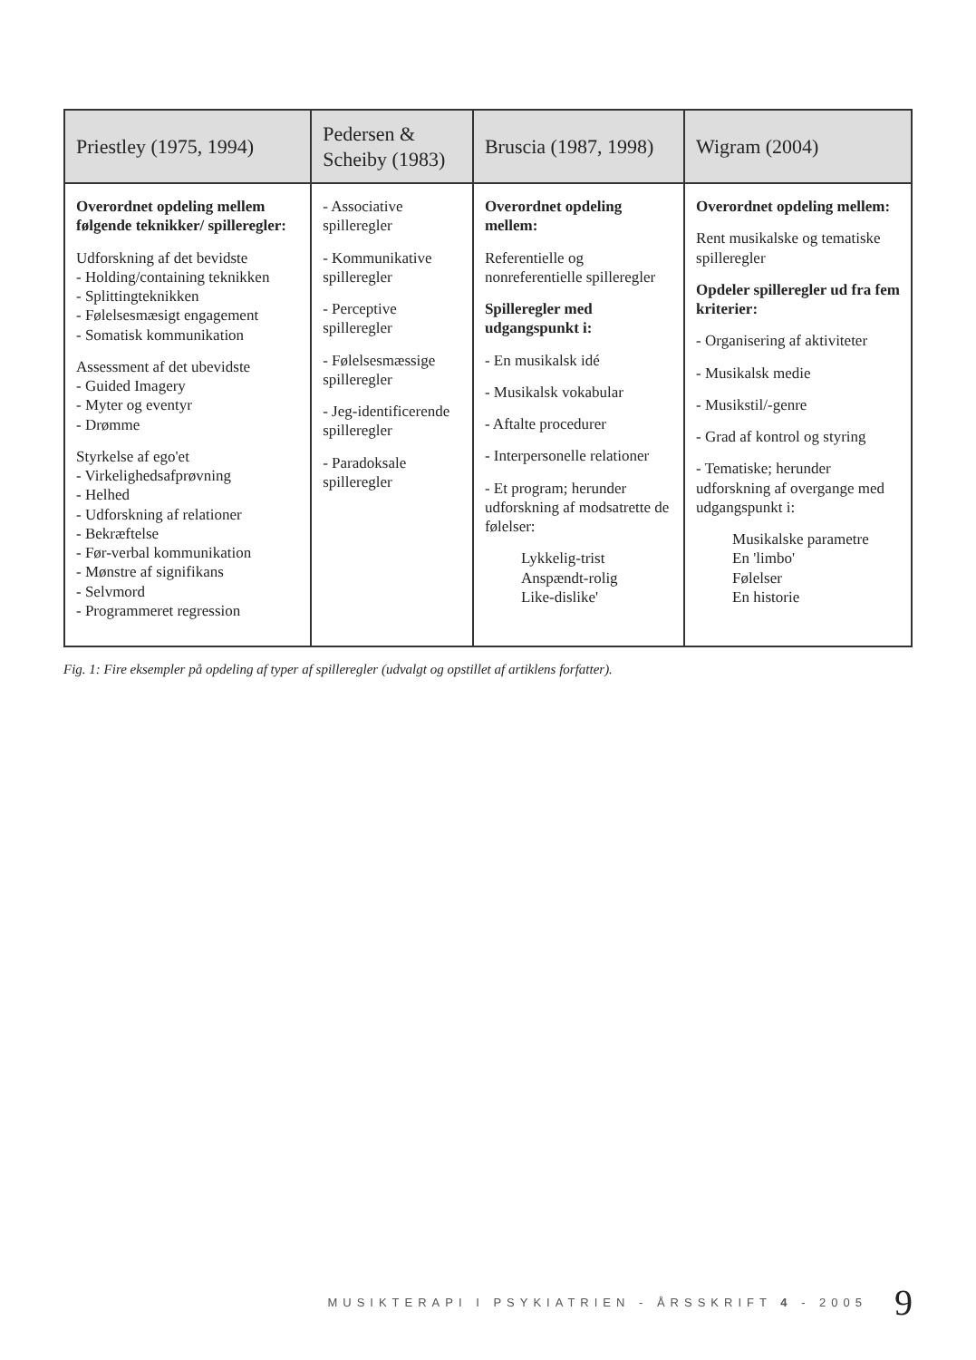| Priestley (1975, 1994) | Pedersen & Scheiby (1983) | Bruscia (1987, 1998) | Wigram (2004) |
| --- | --- | --- | --- |
| Overordnet opdeling mellem følgende teknikker/ spilleregler: Udforskning af det bevidste - Holding/containing teknikken - Splittingteknikken - Følelsesmæsigt engagement - Somatisk kommunikation Assessment af det ubevidste - Guided Imagery - Myter og eventyr - Drømme Styrkelse af ego'et - Virkelighedsafprøvning - Helhed - Udforskning af relationer - Bekræftelse - Før-verbal kommunikation - Mønstre af signifikans - Selvmord - Programmeret regression | - Associative spilleregler - Kommunikative spilleregler - Perceptive spilleregler - Følelsesmæssige spilleregler - Jeg-identificerende spilleregler - Paradoksale spilleregler | Overordnet opdeling mellem: Referentielle og nonreferentielle spilleregler Spilleregler med udgangspunkt i: - En musikalsk idé - Musikalsk vokabular - Aftalte procedurer - Interpersonelle relationer - Et program; herunder udforskning af modsatrette de følelser: Lykkelig-trist Anspændt-rolig Like-dislike' | Overordnet opdeling mellem: Rent musikalske og tematiske spilleregler Opdeler spilleregler ud fra fem kriterier: - Organisering af aktiviteter - Musikalsk medie - Musikstil/-genre - Grad af kontrol og styring - Tematiske; herunder udforskning af overgange med udgangspunkt i: Musikalske parametre En 'limbo' Følelser En historie |
Fig. 1: Fire eksempler på opdeling af typer af spilleregler (udvalgt og opstillet af artiklens forfatter).
MUSIKTERAPI I PSYKIATRIEN - ÅRSSKRIFT 4 - 2005 9